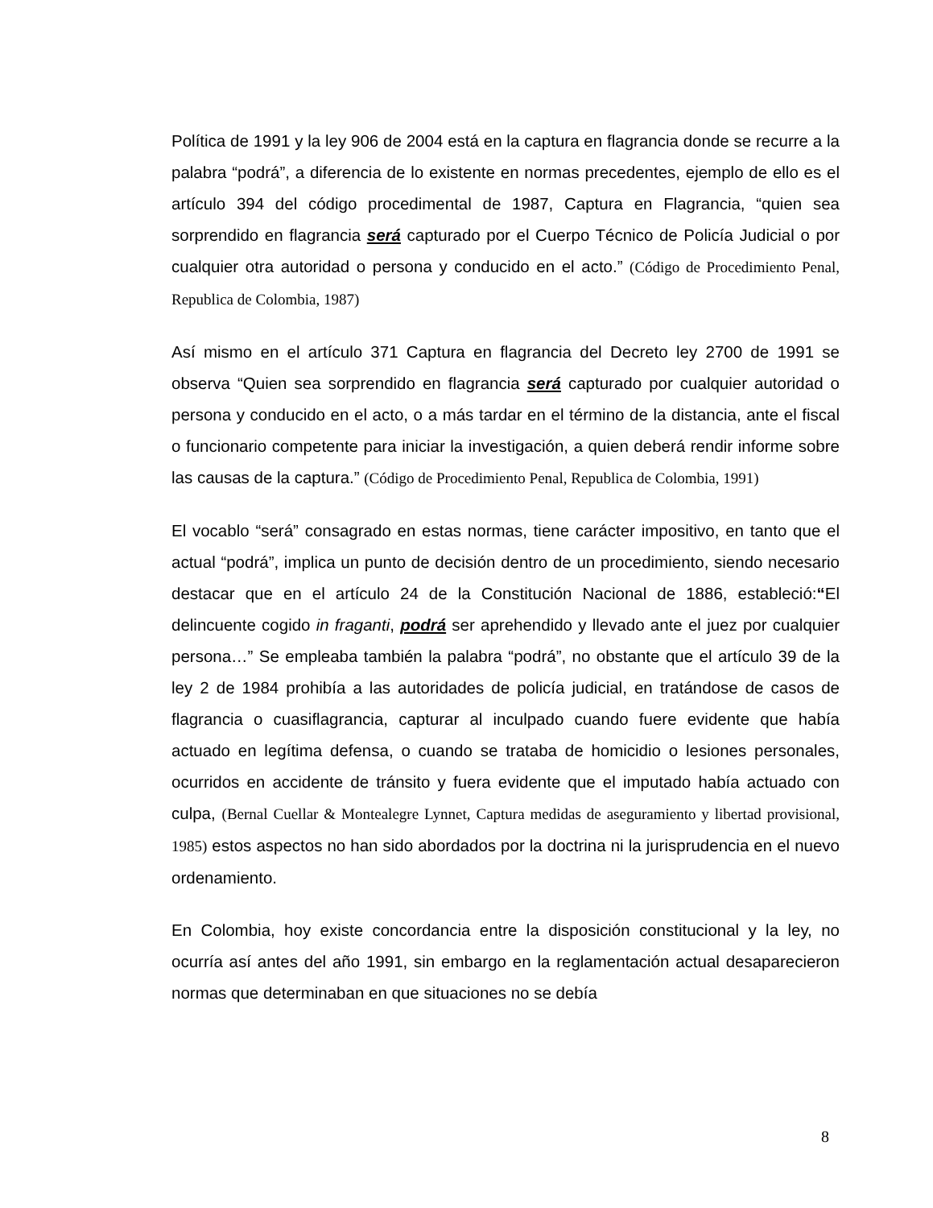Política de 1991 y la ley 906 de 2004 está en la captura en flagrancia donde se recurre a la palabra “podrá”, a diferencia de lo existente en normas precedentes, ejemplo de ello es el artículo 394 del código procedimental de 1987, Captura en Flagrancia, “quien sea sorprendido en flagrancia será capturado por el Cuerpo Técnico de Policía Judicial o por cualquier otra autoridad o persona y conducido en el acto.” (Código de Procedimiento Penal, Republica de Colombia, 1987)
Así mismo en el artículo 371 Captura en flagrancia del Decreto ley 2700 de 1991 se observa “Quien sea sorprendido en flagrancia será capturado por cualquier autoridad o persona y conducido en el acto, o a más tardar en el término de la distancia, ante el fiscal o funcionario competente para iniciar la investigación, a quien deberá rendir informe sobre las causas de la captura.” (Código de Procedimiento Penal, Republica de Colombia, 1991)
El vocablo “será” consagrado en estas normas, tiene carácter impositivo, en tanto que el actual “podrá”, implica un punto de decisión dentro de un procedimiento, siendo necesario destacar que en el artículo 24 de la Constitución Nacional de 1886, estableció:“El delincuente cogido in fraganti, podrá ser aprehendido y llevado ante el juez por cualquier persona…” Se empleaba también la palabra “podrá”, no obstante que el artículo 39 de la ley 2 de 1984 prohibía a las autoridades de policía judicial, en tratándose de casos de flagrancia o cuasiflagrancia, capturar al inculpado cuando fuere evidente que había actuado en legítima defensa, o cuando se trataba de homicidio o lesiones personales, ocurridos en accidente de tránsito y fuera evidente que el imputado había actuado con culpa, (Bernal Cuellar & Montealegre Lynnet, Captura medidas de aseguramiento y libertad provisional, 1985) estos aspectos no han sido abordados por la doctrina ni la jurisprudencia en el nuevo ordenamiento.
En Colombia, hoy existe concordancia entre la disposición constitucional y la ley, no ocurría así antes del año 1991, sin embargo en la reglamentación actual desaparecieron normas que determinaban en que situaciones no se debía
8